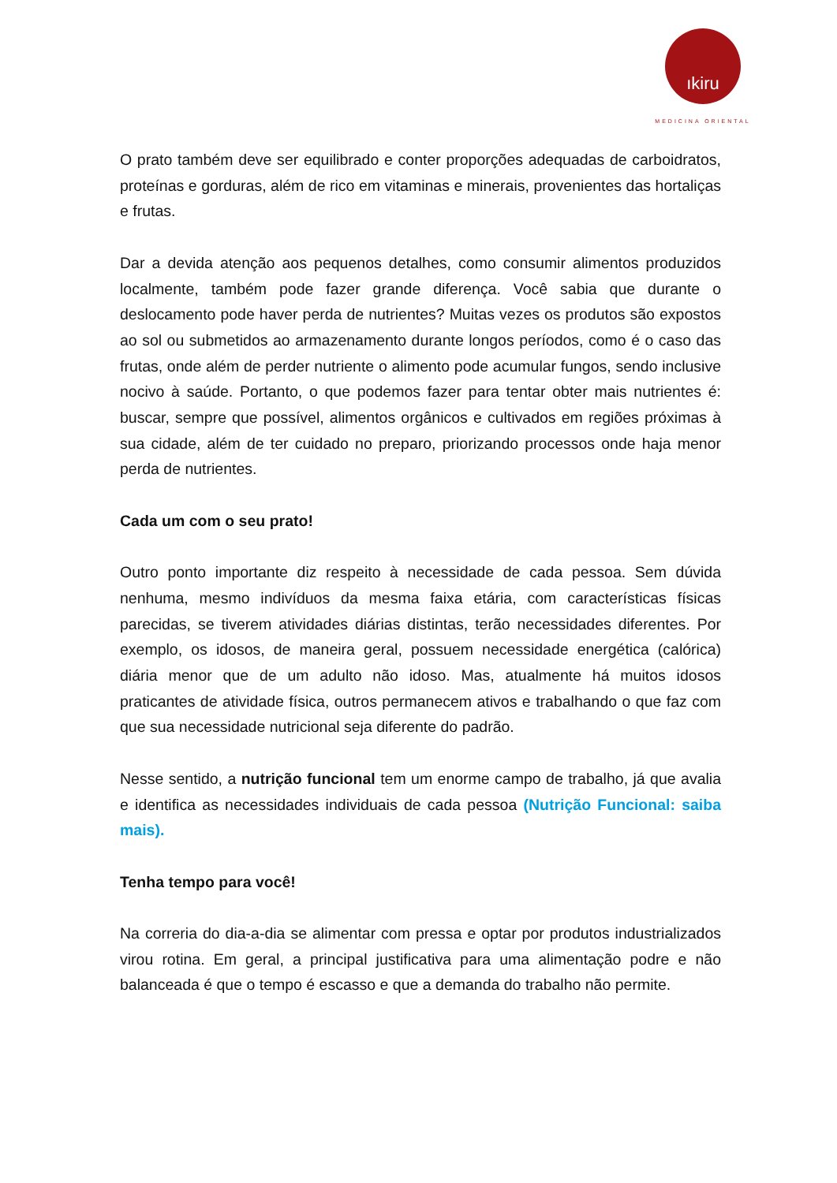ıkiru
MEDICINA ORIENTAL
O prato também deve ser equilibrado e conter proporções adequadas de carboidratos, proteínas e gorduras, além de rico em vitaminas e minerais, provenientes das hortaliças e frutas.
Dar a devida atenção aos pequenos detalhes, como consumir alimentos produzidos localmente, também pode fazer grande diferença. Você sabia que durante o deslocamento pode haver perda de nutrientes? Muitas vezes os produtos são expostos ao sol ou submetidos ao armazenamento durante longos períodos, como é o caso das frutas, onde além de perder nutriente o alimento pode acumular fungos, sendo inclusive nocivo à saúde. Portanto, o que podemos fazer para tentar obter mais nutrientes é: buscar, sempre que possível, alimentos orgânicos e cultivados em regiões próximas à sua cidade, além de ter cuidado no preparo, priorizando processos onde haja menor perda de nutrientes.
Cada um com o seu prato!
Outro ponto importante diz respeito à necessidade de cada pessoa. Sem dúvida nenhuma, mesmo indivíduos da mesma faixa etária, com características físicas parecidas, se tiverem atividades diárias distintas, terão necessidades diferentes. Por exemplo, os idosos, de maneira geral, possuem necessidade energética (calórica) diária menor que de um adulto não idoso. Mas, atualmente há muitos idosos praticantes de atividade física, outros permanecem ativos e trabalhando o que faz com que sua necessidade nutricional seja diferente do padrão.
Nesse sentido, a nutrição funcional tem um enorme campo de trabalho, já que avalia e identifica as necessidades individuais de cada pessoa (Nutrição Funcional: saiba mais).
Tenha tempo para você!
Na correria do dia-a-dia se alimentar com pressa e optar por produtos industrializados virou rotina. Em geral, a principal justificativa para uma alimentação podre e não balanceada é que o tempo é escasso e que a demanda do trabalho não permite.